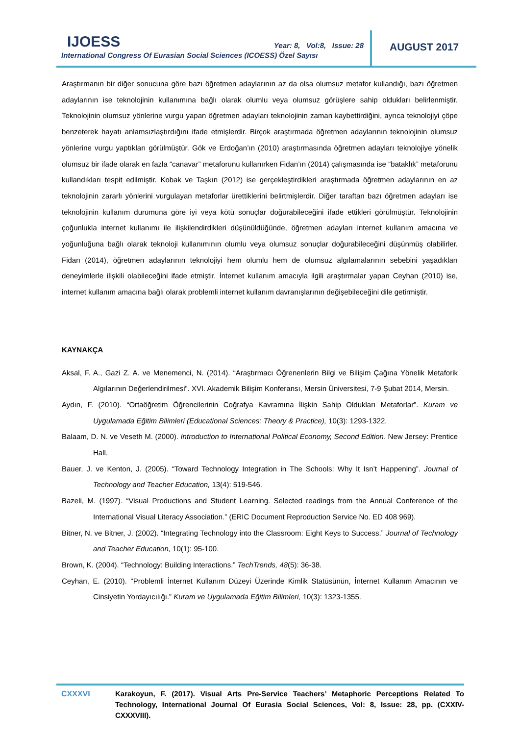IJOESS
International Congress Of Eurasian Social Sciences (ICOESS) Özel Sayısı
Year: 8, Vol:8, Issue: 28 AUGUST 2017
Araştırmanın bir diğer sonucuna göre bazı öğretmen adaylarının az da olsa olumsuz metafor kullandığı, bazı öğretmen adaylarının ise teknolojinin kullanımına bağlı olarak olumlu veya olumsuz görüşlere sahip oldukları belirlenmiştir. Teknolojinin olumsuz yönlerine vurgu yapan öğretmen adayları teknolojinin zaman kaybettirdiğini, ayrıca teknolojiyi çöpe benzeterek hayatı anlamsızlaştırdığını ifade etmişlerdir. Birçok araştırmada öğretmen adaylarının teknolojinin olumsuz yönlerine vurgu yaptıkları görülmüştür. Gök ve Erdoğan’ın (2010) araştırmasında öğretmen adayları teknolojiye yönelik olumsuz bir ifade olarak en fazla “canavar” metaforunu kullanırken Fidan’ın (2014) çalışmasında ise “bataklık” metaforunu kullandıkları tespit edilmiştir. Kobak ve Taşkın (2012) ise gerçekleştirdikleri araştırmada öğretmen adaylarının en az teknolojinin zararlı yönlerini vurgulayan metaforlar ürettiklerini belirtmişlerdir. Diğer taraftan bazı öğretmen adayları ise teknolojinin kullanım durumuna göre iyi veya kötü sonuçlar doğurabileceğini ifade ettikleri görülmüştür. Teknolojinin çoğunlukla internet kullanımı ile ilişkilendirdikleri düşünüldüğünde, öğretmen adayları internet kullanım amacına ve yoğunluğuna bağlı olarak teknoloji kullanımının olumlu veya olumsuz sonuçlar doğurabileceğini düşünmüş olabilirler. Fidan (2014), öğretmen adaylarının teknolojiyi hem olumlu hem de olumsuz algılamalarının sebebini yaşadıkları deneyimlerle ilişkili olabileceğini ifade etmiştir. İnternet kullanım amacıyla ilgili araştırmalar yapan Ceyhan (2010) ise, internet kullanım amacına bağlı olarak problemli internet kullanım davranışlarının değişebileceğini dile getirmiştir.
KAYNAKÇA
Aksal, F. A., Gazi Z. A. ve Menemenci, N. (2014). “Araştırmacı Öğrenenlerin Bilgi ve Bilişim Çağına Yönelik Metaforik Algılarının Değerlendirilmesi”. XVI. Akademik Bilişim Konferansı, Mersin Üniversitesi, 7-9 Şubat 2014, Mersin.
Aydın, F. (2010). “Ortaöğretim Öğrencilerinin Coğrafya Kavramına İlişkin Sahip Oldukları Metaforlar”. Kuram ve Uygulamada Eğitim Bilimleri (Educational Sciences: Theory & Practice), 10(3): 1293-1322.
Balaam, D. N. ve Veseth M. (2000). Introduction to International Political Economy, Second Edition. New Jersey: Prentice Hall.
Bauer, J. ve Kenton, J. (2005). “Toward Technology Integration in The Schools: Why It Isn’t Happening”. Journal of Technology and Teacher Education, 13(4): 519-546.
Bazeli, M. (1997). “Visual Productions and Student Learning. Selected readings from the Annual Conference of the International Visual Literacy Association.” (ERIC Document Reproduction Service No. ED 408 969).
Bitner, N. ve Bitner, J. (2002). “Integrating Technology into the Classroom: Eight Keys to Success.” Journal of Technology and Teacher Education, 10(1): 95-100.
Brown, K. (2004). “Technology: Building Interactions.” TechTrends, 48(5): 36-38.
Ceyhan, E. (2010). “Problemli İnternet Kullanım Düzeyi Üzerinde Kimlik Statüsünün, İnternet Kullanım Amacının ve Cinsiyetin Yordayıcılığı.” Kuram ve Uygulamada Eğitim Bilimleri, 10(3): 1323-1355.
CXXXVI Karakoyun, F. (2017). Visual Arts Pre-Service Teachers’ Metaphoric Perceptions Related To Technology, International Journal Of Eurasia Social Sciences, Vol: 8, Issue: 28, pp. (CXXIV-CXXXVIII).